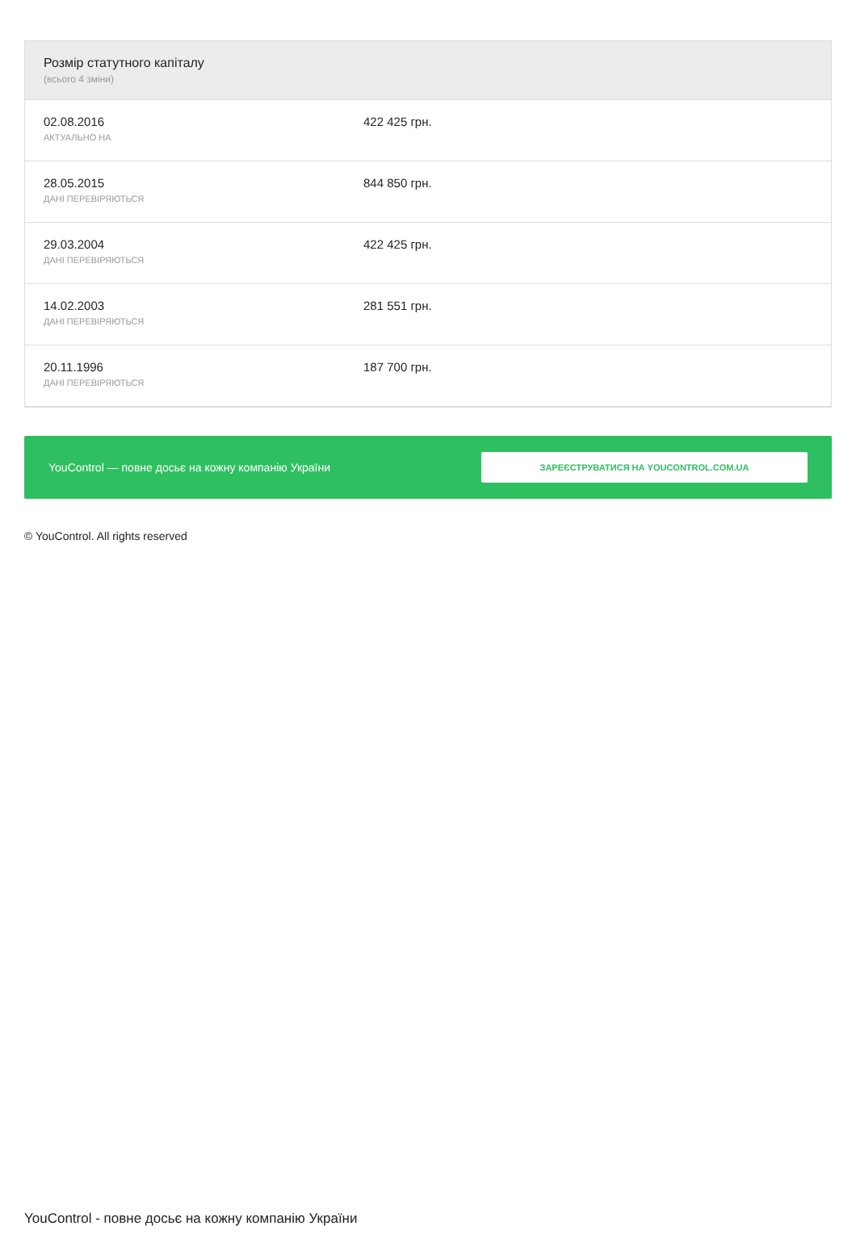Розмір статутного капіталу
(всього 4 зміни)
| 02.08.2016 АКТУАЛЬНО НА | 422 425 грн. |
| 28.05.2015 ДАНІ ПЕРЕВІРЯЮТЬСЯ | 844 850 грн. |
| 29.03.2004 ДАНІ ПЕРЕВІРЯЮТЬСЯ | 422 425 грн. |
| 14.02.2003 ДАНІ ПЕРЕВІРЯЮТЬСЯ | 281 551 грн. |
| 20.11.1996 ДАНІ ПЕРЕВІРЯЮТЬСЯ | 187 700 грн. |
YouControl — повне досьє на кожну компанію України
ЗАРЕЄСТРУВАТИСЯ НА YOUCONTROL.COM.UA
© YouControl. All rights reserved
YouControl - повне досьє на кожну компанію України